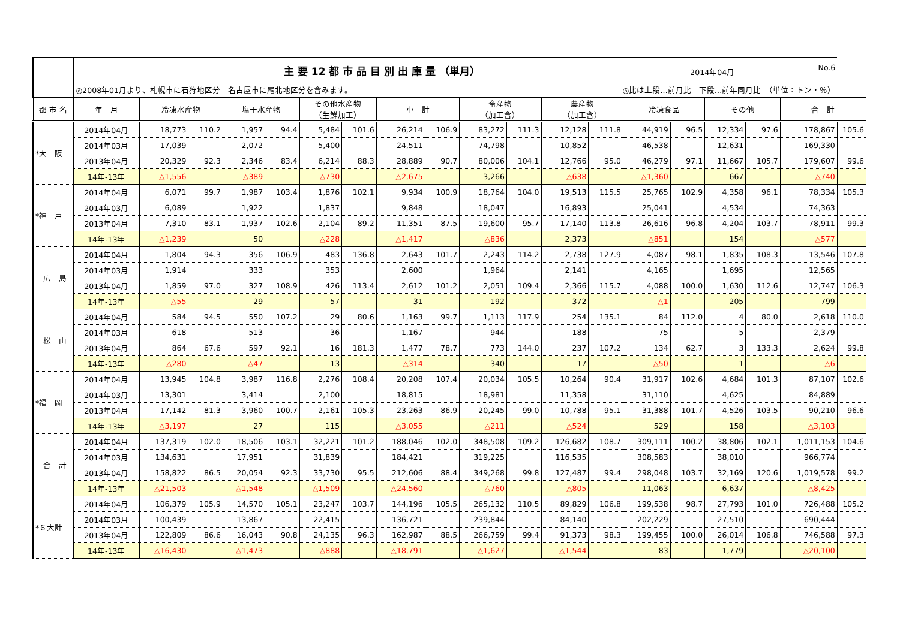| | 主 要 12 都 市 品 目 別 出 庫 量 （単月） 2014年04月 No.6 | | | | | | | | | | | | | | | | | | |
| | ◎2008年01月より、札幌市に石狩地区分 名古屋市に尾北地区分を含みます。 ◎比は上段…前月比 下段…前年同月比 （単位：トン・％） | | | | | | | | | | | | | | | | | | |
| 都 市 名 | 年 月 | 冷凍水産物 | | 塩干水産物 | | その他水産物 （生鮮加工） | | 小 計 | | 畜産物 （加工含） | | 農産物 （加工含） | | 冷凍食品 | | その他 | | 合 計 | |
| *大 阪 | 2014年04月 | 18,773 | 110.2 | 1,957 | 94.4 | 5,484 | 101.6 | 26,214 | 106.9 | 83,272 | 111.3 | 12,128 | 111.8 | 44,919 | 96.5 | 12,334 | 97.6 | 178,867 | 105.6 |
| | 2014年03月 | 17,039 | | 2,072 | | 5,400 | | 24,511 | | 74,798 | | 10,852 | | 46,538 | | 12,631 | | 169,330 | |
| | 2013年04月 | 20,329 | 92.3 | 2,346 | 83.4 | 6,214 | 88.3 | 28,889 | 90.7 | 80,006 | 104.1 | 12,766 | 95.0 | 46,279 | 97.1 | 11,667 | 105.7 | 179,607 | 99.6 |
| | 14年-13年 | △1,556 | | △389 | | △730 | | △2,675 | | 3,266 | | △638 | | △1,360 | | 667 | | △740 | |
| *神 戸 | 2014年04月 | 6,071 | 99.7 | 1,987 | 103.4 | 1,876 | 102.1 | 9,934 | 100.9 | 18,764 | 104.0 | 19,513 | 115.5 | 25,765 | 102.9 | 4,358 | 96.1 | 78,334 | 105.3 |
| | 2014年03月 | 6,089 | | 1,922 | | 1,837 | | 9,848 | | 18,047 | | 16,893 | | 25,041 | | 4,534 | | 74,363 | |
| | 2013年04月 | 7,310 | 83.1 | 1,937 | 102.6 | 2,104 | 89.2 | 11,351 | 87.5 | 19,600 | 95.7 | 17,140 | 113.8 | 26,616 | 96.8 | 4,204 | 103.7 | 78,911 | 99.3 |
| | 14年-13年 | △1,239 | | 50 | | △228 | | △1,417 | | △836 | | 2,373 | | △851 | | 154 | | △577 | |
| 広 島 | 2014年04月 | 1,804 | 94.3 | 356 | 106.9 | 483 | 136.8 | 2,643 | 101.7 | 2,243 | 114.2 | 2,738 | 127.9 | 4,087 | 98.1 | 1,835 | 108.3 | 13,546 | 107.8 |
| | 2014年03月 | 1,914 | | 333 | | 353 | | 2,600 | | 1,964 | | 2,141 | | 4,165 | | 1,695 | | 12,565 | |
| | 2013年04月 | 1,859 | 97.0 | 327 | 108.9 | 426 | 113.4 | 2,612 | 101.2 | 2,051 | 109.4 | 2,366 | 115.7 | 4,088 | 100.0 | 1,630 | 112.6 | 12,747 | 106.3 |
| | 14年-13年 | △55 | | 29 | | 57 | | 31 | | 192 | | 372 | | △1 | | 205 | | 799 | |
| 松 山 | 2014年04月 | 584 | 94.5 | 550 | 107.2 | 29 | 80.6 | 1,163 | 99.7 | 1,113 | 117.9 | 254 | 135.1 | 84 | 112.0 | 4 | 80.0 | 2,618 | 110.0 |
| | 2014年03月 | 618 | | 513 | | 36 | | 1,167 | | 944 | | 188 | | 75 | | 5 | | 2,379 | |
| | 2013年04月 | 864 | 67.6 | 597 | 92.1 | 16 | 181.3 | 1,477 | 78.7 | 773 | 144.0 | 237 | 107.2 | 134 | 62.7 | 3 | 133.3 | 2,624 | 99.8 |
| | 14年-13年 | △280 | | △47 | | 13 | | △314 | | 340 | | 17 | | △50 | | 1 | | △6 | |
| *福 岡 | 2014年04月 | 13,945 | 104.8 | 3,987 | 116.8 | 2,276 | 108.4 | 20,208 | 107.4 | 20,034 | 105.5 | 10,264 | 90.4 | 31,917 | 102.6 | 4,684 | 101.3 | 87,107 | 102.6 |
| | 2014年03月 | 13,301 | | 3,414 | | 2,100 | | 18,815 | | 18,981 | | 11,358 | | 31,110 | | 4,625 | | 84,889 | |
| | 2013年04月 | 17,142 | 81.3 | 3,960 | 100.7 | 2,161 | 105.3 | 23,263 | 86.9 | 20,245 | 99.0 | 10,788 | 95.1 | 31,388 | 101.7 | 4,526 | 103.5 | 90,210 | 96.6 |
| | 14年-13年 | △3,197 | | 27 | | 115 | | △3,055 | | △211 | | △524 | | 529 | | 158 | | △3,103 | |
| 合 計 | 2014年04月 | 137,319 | 102.0 | 18,506 | 103.1 | 32,221 | 101.2 | 188,046 | 102.0 | 348,508 | 109.2 | 126,682 | 108.7 | 309,111 | 100.2 | 38,806 | 102.1 | 1,011,153 | 104.6 |
| | 2014年03月 | 134,631 | | 17,951 | | 31,839 | | 184,421 | | 319,225 | | 116,535 | | 308,583 | | 38,010 | | 966,774 | |
| | 2013年04月 | 158,822 | 86.5 | 20,054 | 92.3 | 33,730 | 95.5 | 212,606 | 88.4 | 349,268 | 99.8 | 127,487 | 99.4 | 298,048 | 103.7 | 32,169 | 120.6 | 1,019,578 | 99.2 |
| | 14年-13年 | △21,503 | | △1,548 | | △1,509 | | △24,560 | | △760 | | △805 | | 11,063 | | 6,637 | | △8,425 | |
| *６大計 | 2014年04月 | 106,379 | 105.9 | 14,570 | 105.1 | 23,247 | 103.7 | 144,196 | 105.5 | 265,132 | 110.5 | 89,829 | 106.8 | 199,538 | 98.7 | 27,793 | 101.0 | 726,488 | 105.2 |
| | 2014年03月 | 100,439 | | 13,867 | | 22,415 | | 136,721 | | 239,844 | | 84,140 | | 202,229 | | 27,510 | | 690,444 | |
| | 2013年04月 | 122,809 | 86.6 | 16,043 | 90.8 | 24,135 | 96.3 | 162,987 | 88.5 | 266,759 | 99.4 | 91,373 | 98.3 | 199,455 | 100.0 | 26,014 | 106.8 | 746,588 | 97.3 |
| | 14年-13年 | △16,430 | | △1,473 | | △888 | | △18,791 | | △1,627 | | △1,544 | | 83 | | 1,779 | | △20,100 | |